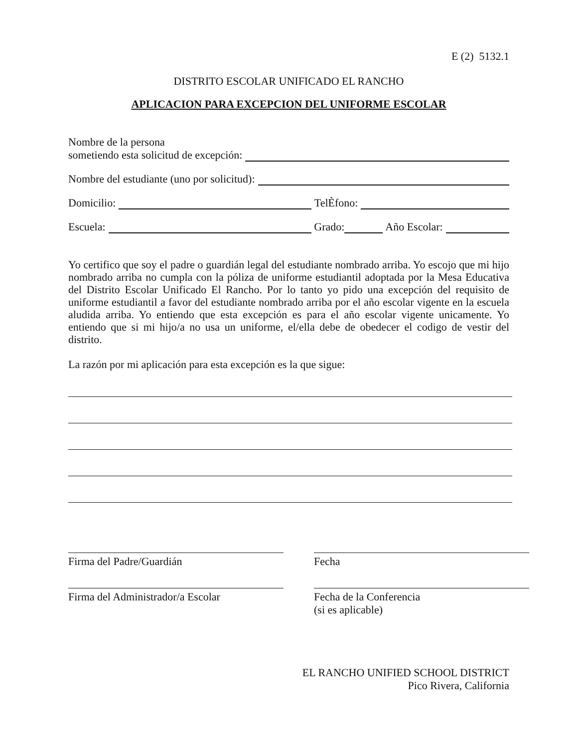E (2) 5132.1
DISTRITO ESCOLAR UNIFICADO EL RANCHO
APLICACION PARA EXCEPCION DEL UNIFORME ESCOLAR
Nombre de la persona
sometiendo esta solicitud de excepción:
Nombre del estudiante (uno por solicitud):
Domicilio: TelÈfono:
Escuela: Grado: Año Escolar:
Yo certifico que soy el padre o guardián legal del estudiante nombrado arriba. Yo escojo que mi hijo nombrado arriba no cumpla con la póliza de uniforme estudiantil adoptada por la Mesa Educativa del Distrito Escolar Unificado El Rancho. Por lo tanto yo pido una excepción del requisito de uniforme estudiantil a favor del estudiante nombrado arriba por el año escolar vigente en la escuela aludida arriba. Yo entiendo que esta excepción es para el año escolar vigente unicamente. Yo entiendo que si mi hijo/a no usa un uniforme, el/ella debe de obedecer el codigo de vestir del distrito.
La razón por mi aplicación para esta excepción es la que sigue:
Firma del Padre/Guardián Fecha
Firma del Administrador/a Escolar
Fecha de la Conferencia
(si es aplicable)
EL RANCHO UNIFIED SCHOOL DISTRICT
Pico Rivera, California